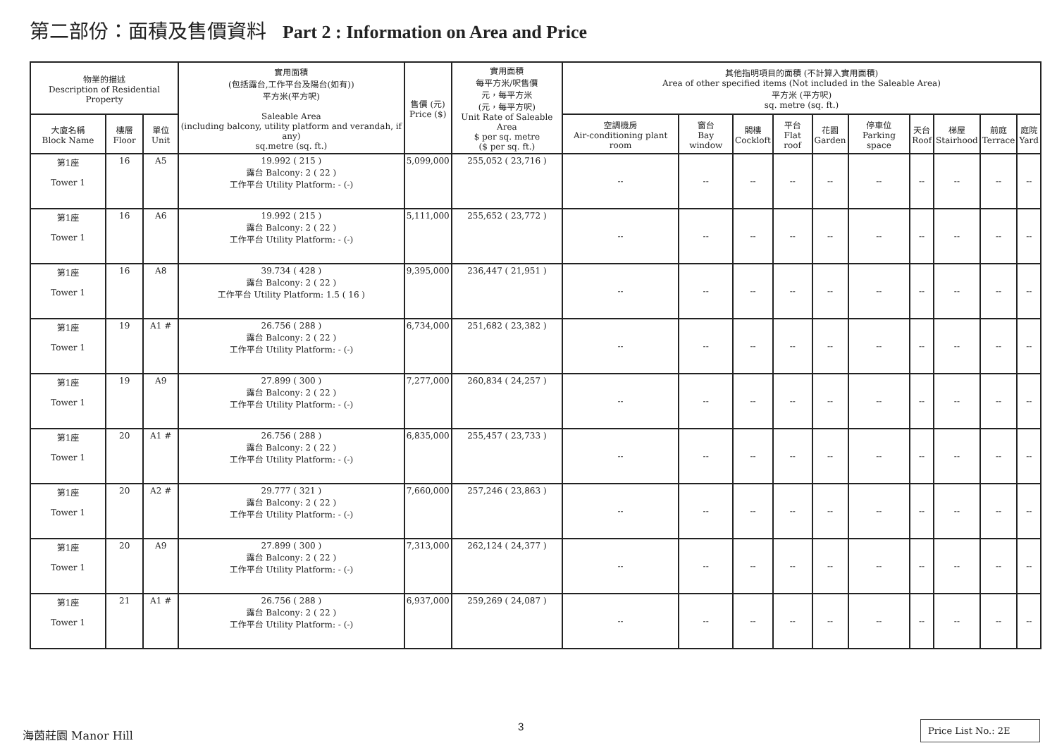第二部份：面積及售價資料 Part 2 : Information on Area and Price
| 物業的描述 Description of Residential Property | | | 實用面積 (包括露台,工作平台及陽台(如有)) 平方米(平方呎) Saleable Area (including balcony, utility platform and verandah, if any) sq.metre (sq. ft.) | 售價 (元) Price ($) | 實用面積 每平方米/呎售價 元，每平方米 (元，每平方呎) Unit Rate of Saleable Area $ per sq. metre ($ per sq. ft.) | 其他指明項目的面積 (不計算入實用面積) Area of other specified items (Not included in the Saleable Area) 平方米 (平方呎) sq. metre (sq. ft.) | | | | | | | | | |
| --- | --- | --- | --- | --- | --- | --- | --- | --- | --- | --- | --- | --- | --- | --- | --- |
| 大廈名稱 Block Name | 樓層 Floor | 單位 Unit | | | | 空調機房 Air-conditioning plant room | 窗台 Bay window | 閣樓 Cockloft | 平台 Flat roof | 花園 Garden | 停車位 Parking space | 天台 Roof | 梯屋 Stairhood | 前庭 Terrace | 庭院 Yard |
| 第1座 Tower 1 | 16 | A5 | 19.992 ( 215 ) 露台 Balcony: 2 ( 22 ) 工作平台 Utility Platform: - (-) | 5,099,000 | 255,052 ( 23,716 ) | -- | -- | -- | -- | -- | -- | -- | -- | -- | -- |
| 第1座 Tower 1 | 16 | A6 | 19.992 ( 215 ) 露台 Balcony: 2 ( 22 ) 工作平台 Utility Platform: - (-) | 5,111,000 | 255,652 ( 23,772 ) | -- | -- | -- | -- | -- | -- | -- | -- | -- | -- |
| 第1座 Tower 1 | 16 | A8 | 39.734 ( 428 ) 露台 Balcony: 2 ( 22 ) 工作平台 Utility Platform: 1.5 ( 16 ) | 9,395,000 | 236,447 ( 21,951 ) | -- | -- | -- | -- | -- | -- | -- | -- | -- | -- |
| 第1座 Tower 1 | 19 | A1 # | 26.756 ( 288 ) 露台 Balcony: 2 ( 22 ) 工作平台 Utility Platform: - (-) | 6,734,000 | 251,682 ( 23,382 ) | -- | -- | -- | -- | -- | -- | -- | -- | -- | -- |
| 第1座 Tower 1 | 19 | A9 | 27.899 ( 300 ) 露台 Balcony: 2 ( 22 ) 工作平台 Utility Platform: - (-) | 7,277,000 | 260,834 ( 24,257 ) | -- | -- | -- | -- | -- | -- | -- | -- | -- | -- |
| 第1座 Tower 1 | 20 | A1 # | 26.756 ( 288 ) 露台 Balcony: 2 ( 22 ) 工作平台 Utility Platform: - (-) | 6,835,000 | 255,457 ( 23,733 ) | -- | -- | -- | -- | -- | -- | -- | -- | -- | -- |
| 第1座 Tower 1 | 20 | A2 # | 29.777 ( 321 ) 露台 Balcony: 2 ( 22 ) 工作平台 Utility Platform: - (-) | 7,660,000 | 257,246 ( 23,863 ) | -- | -- | -- | -- | -- | -- | -- | -- | -- | -- |
| 第1座 Tower 1 | 20 | A9 | 27.899 ( 300 ) 露台 Balcony: 2 ( 22 ) 工作平台 Utility Platform: - (-) | 7,313,000 | 262,124 ( 24,377 ) | -- | -- | -- | -- | -- | -- | -- | -- | -- | -- |
| 第1座 Tower 1 | 21 | A1 # | 26.756 ( 288 ) 露台 Balcony: 2 ( 22 ) 工作平台 Utility Platform: - (-) | 6,937,000 | 259,269 ( 24,087 ) | -- | -- | -- | -- | -- | -- | -- | -- | -- | -- |
海茵莊園 Manor Hill 3 Price List No.: 2E